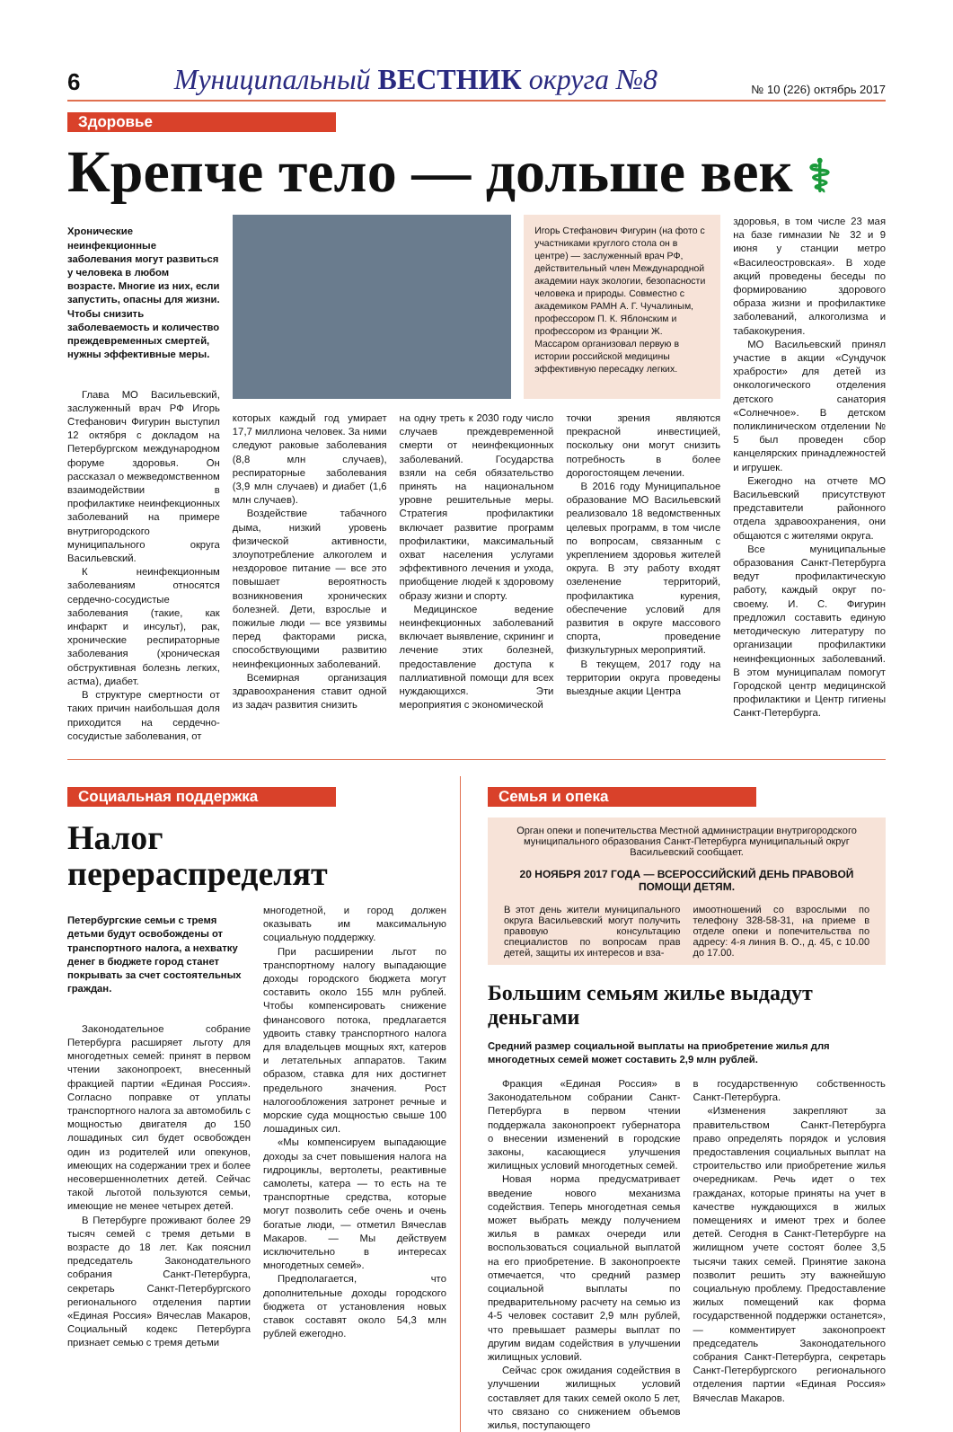6 Муниципальный ВЕСТНИК округа №8 № 10 (226) октябрь 2017
Здоровье
Крепче тело — дольше век ⚕
Хронические неинфекционные заболевания могут развиться у человека в любом возрасте. Многие из них, если запустить, опасны для жизни. Чтобы снизить заболеваемость и количество преждевременных смертей, нужны эффективные меры.
Глава МО Васильевский, заслуженный врач РФ Игорь Стефанович Фигурин выступил 12 октября с докладом на Петербургском международном форуме здоровья. Он рассказал о межведомственном взаимодействии в профилактике неинфекционных заболеваний на примере внутригородского муниципального округа Васильевский.
К неинфекционным заболеваниям относятся сердечно-сосудистые заболевания (такие, как инфаркт и инсульт), рак, хронические респираторные заболевания (хроническая обструктивная болезнь легких, астма), диабет.
В структуре смертности от таких причин наибольшая доля приходится на сердечно-сосудистые заболевания, от
Игорь Стефанович Фигурин (на фото с участниками круглого стола он в центре) — заслуженный врач РФ, действительный член Международной академии наук экологии, безопасности человека и природы. Совместно с академиком РАМН А. Г. Чучалиным, профессором П. К. Яблонским и профессором из Франции Ж. Массаром организовал первую в истории российской медицины эффективную пересадку легких.
которых каждый год умирает 17,7 миллиона человек. За ними следуют раковые заболевания (8,8 млн случаев), респираторные заболевания (3,9 млн случаев) и диабет (1,6 млн случаев).
Воздействие табачного дыма, низкий уровень физической активности, злоупотребление алкоголем и нездоровое питание — все это повышает вероятность возникновения хронических болезней. Дети, взрослые и пожилые люди — все уязвимы перед факторами риска, способствующими развитию неинфекционных заболеваний.
Всемирная организация здравоохранения ставит одной из задач развития снизить
на одну треть к 2030 году число случаев преждевременной смерти от неинфекционных заболеваний. Государства взяли на себя обязательство принять на национальном уровне решительные меры. Стратегия профилактики включает развитие программ профилактики, максимальный охват населения услугами эффективного лечения и ухода, приобщение людей к здоровому образу жизни и спорту.
Медицинское ведение неинфекционных заболеваний включает выявление, скрининг и лечение этих болезней, предоставление доступа к паллиативной помощи для всех нуждающихся. Эти мероприятия с экономической
точки зрения являются прекрасной инвестицией, поскольку они могут снизить потребность в более дорогостоящем лечении.
В 2016 году Муниципальное образование МО Васильевский реализовало 18 ведомственных целевых программ, в том числе по вопросам, связанным с укреплением здоровья жителей округа. В эту работу входят озеленение территорий, профилактика курения, обеспечение условий для развития в округе массового спорта, проведение физкультурных мероприятий.
В текущем, 2017 году на территории округа проведены выездные акции Центра
здоровья, в том числе 23 мая на базе гимназии № 32 и 9 июня у станции метро «Василеостровская». В ходе акций проведены беседы по формированию здорового образа жизни и профилактике заболеваний, алкоголизма и табакокурения.
МО Васильевский принял участие в акции «Сундучок храбрости» для детей из онкологического отделения детского санатория «Солнечное». В детском поликлиническом отделении № 5 был проведен сбор канцелярских принадлежностей и игрушек.
Ежегодно на отчете МО Васильевский присутствуют представители районного отдела здравоохранения, они общаются с жителями округа.
Все муниципальные образования Санкт-Петербурга ведут профилактическую работу, каждый округ по-своему. И. С. Фигурин предложил составить единую методическую литературу по организации профилактики неинфекционных заболеваний. В этом муниципалам помогут Городской центр медицинской профилактики и Центр гигиены Санкт-Петербурга.
Социальная поддержка
Налог
перераспределят
Петербургские семьи с тремя детьми будут освобождены от транспортного налога, а нехватку денег в бюджете город станет покрывать за счет состоятельных граждан.
Законодательное собрание Петербурга расширяет льготу для многодетных семей: принят в первом чтении законопроект, внесенный фракцией партии «Единая Россия». Согласно поправке от уплаты транспортного налога за автомобиль с мощностью двигателя до 150 лошадиных сил будет освобожден один из родителей или опекунов, имеющих на содержании трех и более несовершеннолетних детей. Сейчас такой льготой пользуются семьи, имеющие не менее четырех детей.
В Петербурге проживают более 29 тысяч семей с тремя детьми в возрасте до 18 лет. Как пояснил председатель Законодательного собрания Санкт-Петербурга, секретарь Санкт-Петербургского регионального отделения партии «Единая Россия» Вячеслав Макаров, Социальный кодекс Петербурга признает семью с тремя детьми
многодетной, и город должен оказывать им максимальную социальную поддержку.
При расширении льгот по транспортному налогу выпадающие доходы городского бюджета могут составить около 155 млн рублей. Чтобы компенсировать снижение финансового потока, предлагается удвоить ставку транспортного налога для владельцев мощных яхт, катеров и летательных аппаратов. Таким образом, ставка для них достигнет предельного значения. Рост налогообложения затронет речные и морские суда мощностью свыше 100 лошадиных сил.
«Мы компенсируем выпадающие доходы за счет повышения налога на гидроциклы, вертолеты, реактивные самолеты, катера — то есть на те транспортные средства, которые могут позволить себе очень и очень богатые люди, — отметил Вячеслав Макаров. — Мы действуем исключительно в интересах многодетных семей».
Предполагается, что дополнительные доходы городского бюджета от установления новых ставок составят около 54,3 млн рублей ежегодно.
Семья и опека
Орган опеки и попечительства Местной администрации внутригородского муниципального образования Санкт-Петербурга муниципальный округ Васильевский сообщает.
20 НОЯБРЯ 2017 ГОДА — ВСЕРОССИЙСКИЙ ДЕНЬ ПРАВОВОЙ ПОМОЩИ ДЕТЯМ.
В этот день жители муниципального округа Васильевский могут получить правовую консультацию специалистов по вопросам прав детей, защиты их интересов и вза-
имоотношений со взрослыми по телефону 328-58-31, на приеме в отделе опеки и попечительства по адресу: 4-я линия В. О., д. 45, с 10.00 до 17.00.
Большим семьям жилье выдадут деньгами
Средний размер социальной выплаты на приобретение жилья для многодетных семей может составить 2,9 млн рублей.
Фракция «Единая Россия» в Законодательном собрании Санкт-Петербурга в первом чтении поддержала законопроект губернатора о внесении изменений в городские законы, касающиеся улучшения жилищных условий многодетных семей.
Новая норма предусматривает введение нового механизма содействия. Теперь многодетная семья может выбрать между получением жилья в рамках очереди или воспользоваться социальной выплатой на его приобретение. В законопроекте отмечается, что средний размер социальной выплаты по предварительному расчету на семью из 4-5 человек составит 2,9 млн рублей, что превышает размеры выплат по другим видам содействия в улучшении жилищных условий.
Сейчас срок ожидания содействия в улучшении жилищных условий составляет для таких семей около 5 лет, что связано со снижением объемов жилья, поступающего
в государственную собственность Санкт-Петербурга.
«Изменения закрепляют за правительством Санкт-Петербурга право определять порядок и условия предоставления социальных выплат на строительство или приобретение жилья очередникам. Речь идет о тех гражданах, которые приняты на учет в качестве нуждающихся в жилых помещениях и имеют трех и более детей. Сегодня в Санкт-Петербурге на жилищном учете состоят более 3,5 тысячи таких семей. Принятие закона позволит решить эту важнейшую социальную проблему. Предоставление жилых помещений как форма государственной поддержки останется», — комментирует законопроект председатель Законодательного собрания Санкт-Петербурга, секретарь Санкт-Петербургского регионального отделения партии «Единая Россия» Вячеслав Макаров.